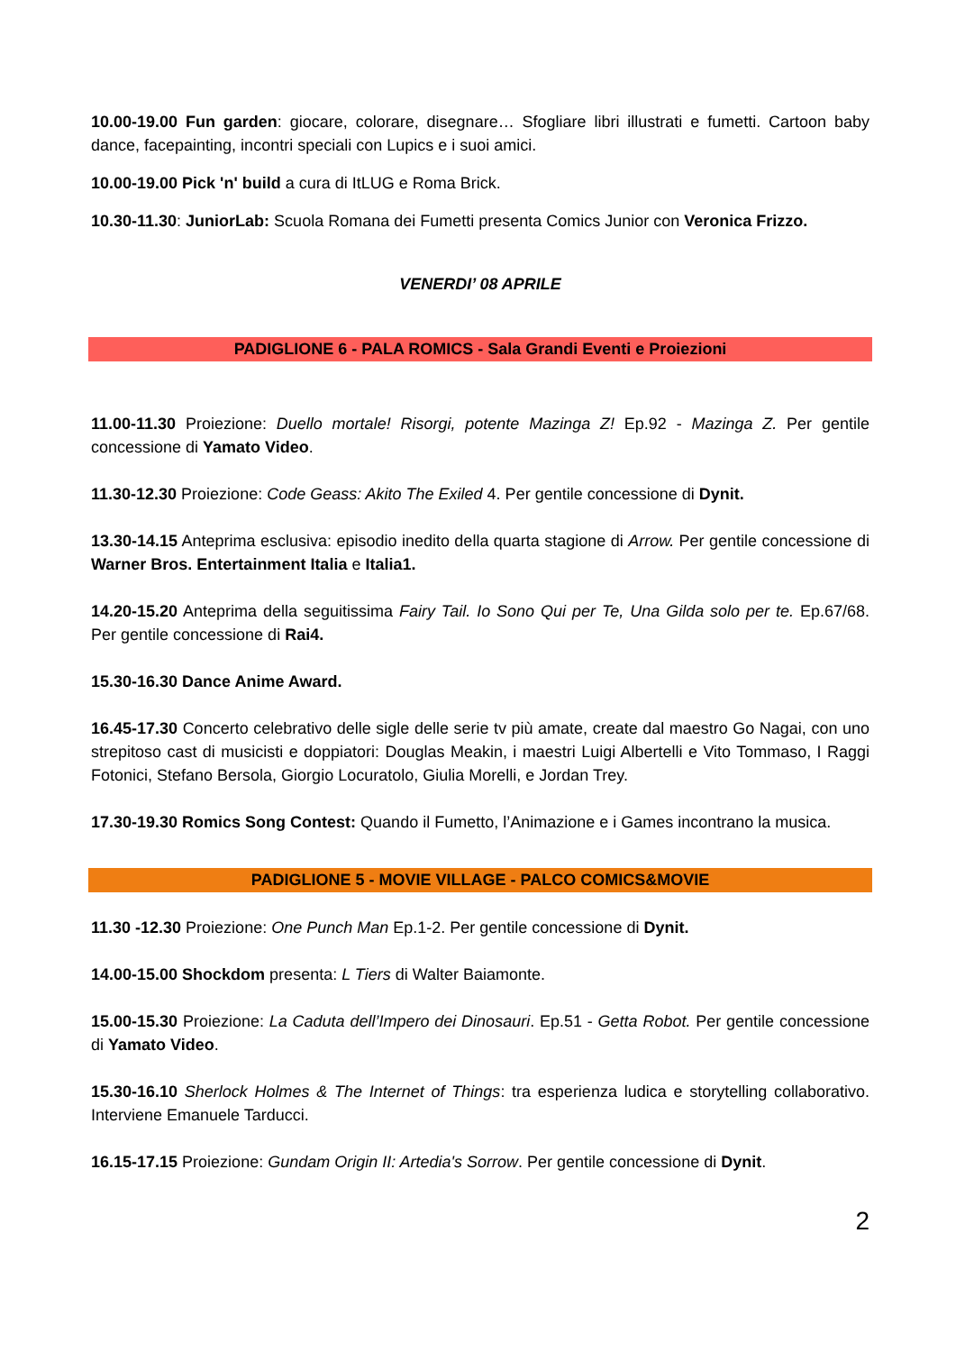10.00-19.00 Fun garden: giocare, colorare, disegnare… Sfogliare libri illustrati e fumetti. Cartoon baby dance, facepainting, incontri speciali con Lupics e i suoi amici.
10.00-19.00 Pick 'n' build a cura di ItLUG e Roma Brick.
10.30-11.30: JuniorLab: Scuola Romana dei Fumetti presenta Comics Junior con Veronica Frizzo.
VENERDI’ 08 APRILE
PADIGLIONE 6 - PALA ROMICS - Sala Grandi Eventi e Proiezioni
11.00-11.30 Proiezione: Duello mortale! Risorgi, potente Mazinga Z! Ep.92 - Mazinga Z. Per gentile concessione di Yamato Video.
11.30-12.30 Proiezione: Code Geass: Akito The Exiled 4. Per gentile concessione di Dynit.
13.30-14.15 Anteprima esclusiva: episodio inedito della quarta stagione di Arrow. Per gentile concessione di Warner Bros. Entertainment Italia e Italia1.
14.20-15.20 Anteprima della seguitissima Fairy Tail. Io Sono Qui per Te, Una Gilda solo per te. Ep.67/68. Per gentile concessione di Rai4.
15.30-16.30 Dance Anime Award.
16.45-17.30 Concerto celebrativo delle sigle delle serie tv più amate, create dal maestro Go Nagai, con uno strepitoso cast di musicisti e doppiatori: Douglas Meakin, i maestri Luigi Albertelli e Vito Tommaso, I Raggi Fotonici, Stefano Bersola, Giorgio Locuratolo, Giulia Morelli, e Jordan Trey.
17.30-19.30 Romics Song Contest: Quando il Fumetto, l’Animazione e i Games incontrano la musica.
PADIGLIONE 5 - MOVIE VILLAGE - PALCO COMICS&MOVIE
11.30 -12.30 Proiezione: One Punch Man Ep.1-2. Per gentile concessione di Dynit.
14.00-15.00 Shockdom presenta: L Tiers di Walter Baiamonte.
15.00-15.30 Proiezione: La Caduta dell’Impero dei Dinosauri. Ep.51 - Getta Robot. Per gentile concessione di Yamato Video.
15.30-16.10 Sherlock Holmes & The Internet of Things: tra esperienza ludica e storytelling collaborativo. Interviene Emanuele Tarducci.
16.15-17.15 Proiezione: Gundam Origin II: Artedia's Sorrow. Per gentile concessione di Dynit.
2